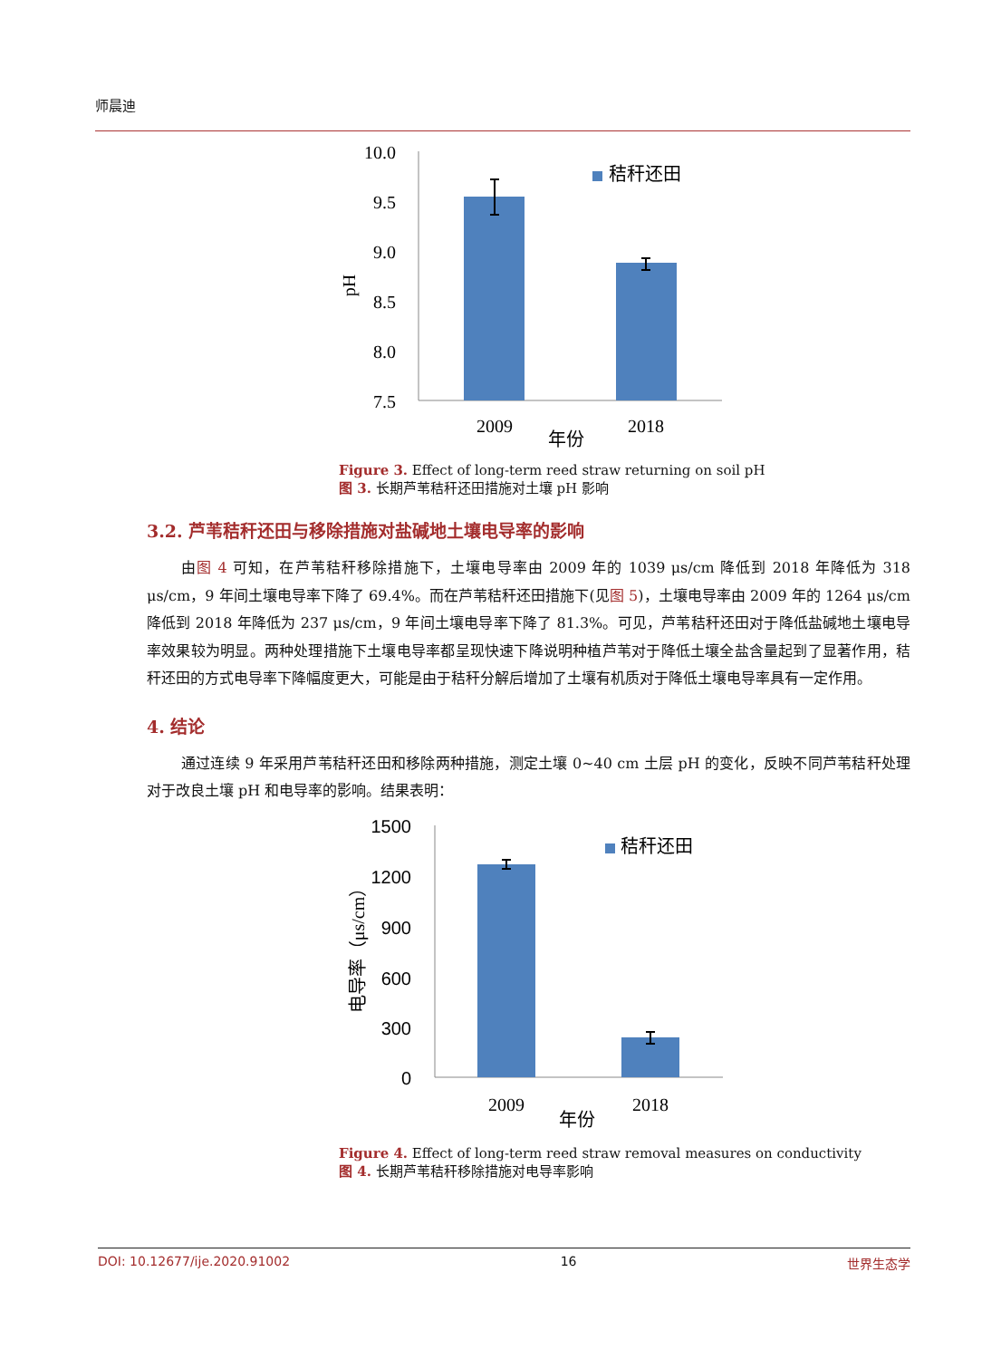师晨迪
10.0
9.5
9.0
8.5
8.0
7.5
秸秆还田
2009
2018
年份
pH
Figure 3. Effect of long-term reed straw returning on soil pH
图 3. 长期芦苇秸秆还田措施对土壤 pH 影响
3.2. 芦苇秸秆还田与移除措施对盐碱地土壤电导率的影响
由图 4 可知，在芦苇秸秆移除措施下，土壤电导率由 2009 年的 1039 μs/cm 降低到 2018 年降低为 318 μs/cm，9 年间土壤电导率下降了 69.4%。而在芦苇秸秆还田措施下(见图 5)，土壤电导率由 2009 年的 1264 μs/cm 降低到 2018 年降低为 237 μs/cm，9 年间土壤电导率下降了 81.3%。可见，芦苇秸秆还田对于降低盐碱地土壤电导率效果较为明显。两种处理措施下土壤电导率都呈现快速下降说明种植芦苇对于降低土壤全盐含量起到了显著作用，秸秆还田的方式电导率下降幅度更大，可能是由于秸秆分解后增加了土壤有机质对于降低土壤电导率具有一定作用。
4. 结论
通过连续 9 年采用芦苇秸秆还田和移除两种措施，测定土壤 0~40 cm 土层 pH 的变化，反映不同芦苇秸秆处理对于改良土壤 pH 和电导率的影响。结果表明：
1500
1200
900
600
300
0
秸秆还田
2009
2018
年份
电导率（μs/cm）
Figure 4. Effect of long-term reed straw removal measures on conductivity
图 4. 长期芦苇秸秆移除措施对电导率影响
DOI: 10.12677/ije.2020.91002 16 世界生态学